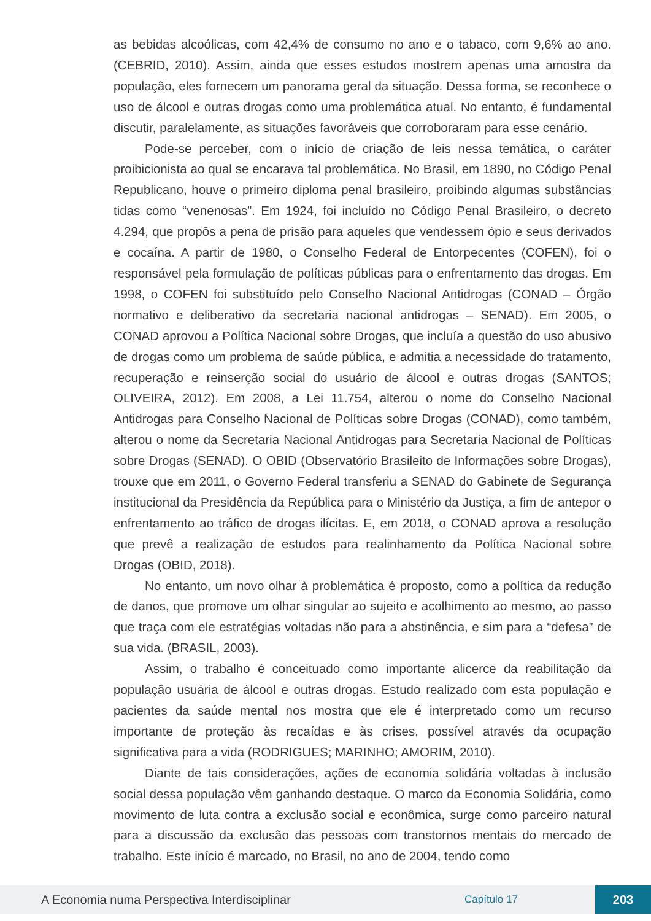as bebidas alcoólicas, com 42,4% de consumo no ano e o tabaco, com 9,6% ao ano. (CEBRID, 2010). Assim, ainda que esses estudos mostrem apenas uma amostra da população, eles fornecem um panorama geral da situação. Dessa forma, se reconhece o uso de álcool e outras drogas como uma problemática atual. No entanto, é fundamental discutir, paralelamente, as situações favoráveis que corroboraram para esse cenário.
Pode-se perceber, com o início de criação de leis nessa temática, o caráter proibicionista ao qual se encarava tal problemática. No Brasil, em 1890, no Código Penal Republicano, houve o primeiro diploma penal brasileiro, proibindo algumas substâncias tidas como “venenosas”. Em 1924, foi incluído no Código Penal Brasileiro, o decreto 4.294, que propôs a pena de prisão para aqueles que vendessem ópio e seus derivados e cocaína. A partir de 1980, o Conselho Federal de Entorpecentes (COFEN), foi o responsável pela formulação de políticas públicas para o enfrentamento das drogas. Em 1998, o COFEN foi substituído pelo Conselho Nacional Antidrogas (CONAD – Órgão normativo e deliberativo da secretaria nacional antidrogas – SENAD). Em 2005, o CONAD aprovou a Política Nacional sobre Drogas, que incluía a questão do uso abusivo de drogas como um problema de saúde pública, e admitia a necessidade do tratamento, recuperação e reinserção social do usuário de álcool e outras drogas (SANTOS; OLIVEIRA, 2012). Em 2008, a Lei 11.754, alterou o nome do Conselho Nacional Antidrogas para Conselho Nacional de Políticas sobre Drogas (CONAD), como também, alterou o nome da Secretaria Nacional Antidrogas para Secretaria Nacional de Políticas sobre Drogas (SENAD). O OBID (Observatório Brasileito de Informações sobre Drogas), trouxe que em 2011, o Governo Federal transferiu a SENAD do Gabinete de Segurança institucional da Presidência da República para o Ministério da Justiça, a fim de antepor o enfrentamento ao tráfico de drogas ilícitas. E, em 2018, o CONAD aprova a resolução que prevê a realização de estudos para realinhamento da Política Nacional sobre Drogas (OBID, 2018).
No entanto, um novo olhar à problemática é proposto, como a política da redução de danos, que promove um olhar singular ao sujeito e acolhimento ao mesmo, ao passo que traça com ele estratégias voltadas não para a abstinência, e sim para a “defesa” de sua vida. (BRASIL, 2003).
Assim, o trabalho é conceituado como importante alicerce da reabilitação da população usuária de álcool e outras drogas. Estudo realizado com esta população e pacientes da saúde mental nos mostra que ele é interpretado como um recurso importante de proteção às recaídas e às crises, possível através da ocupação significativa para a vida (RODRIGUES; MARINHO; AMORIM, 2010).
Diante de tais considerações, ações de economia solidária voltadas à inclusão social dessa população vêm ganhando destaque. O marco da Economia Solidária, como movimento de luta contra a exclusão social e econômica, surge como parceiro natural para a discussão da exclusão das pessoas com transtornos mentais do mercado de trabalho. Este início é marcado, no Brasil, no ano de 2004, tendo como
A Economia numa Perspectiva Interdisciplinar
Capítulo 17
203